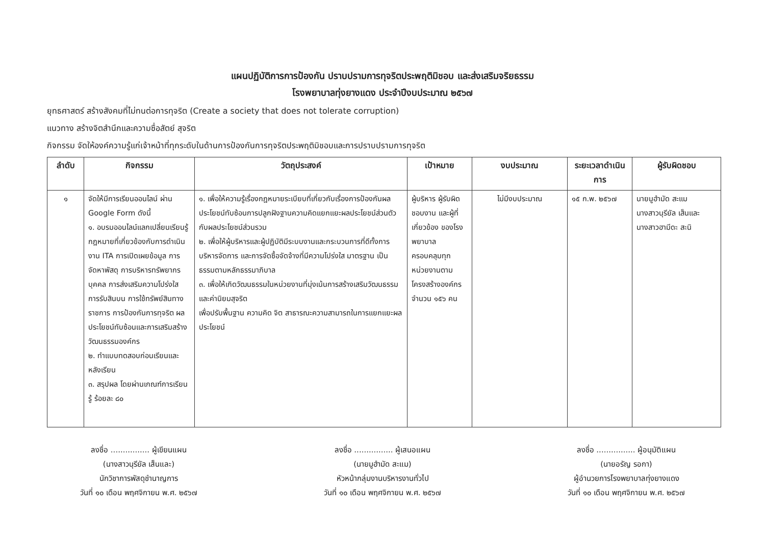แผนปฏิบัติการการป้องกัน ปราบปรามการทุจริตประพฤติมิชอบ และส่งเสริมจริยธรรม
โรงพยาบาลทุ่งยางแดง ประจำปีงบประมาณ ๒๕๖๗
ยุทธศาสตร์ สร้างสังคมที่ไม่ทนต่อการทุจริต (Create a society that does not tolerate corruption)
แนวทาง สร้างจิตสำนึกและความซื่อสัตย์ สุจริต
กิจกรรม จัดให้องค์ความรู้แก่เจ้าหน้าที่ทุกระดับในด้านการป้องกันการทุจริตประพฤติมิชอบและการปราบปรามการทุจริต
| ลำดับ | กิจกรรม | วัตถุประสงค์ | เป้าหมาย | งบประมาณ | ระยะเวลาดำเนินการ | ผู้รับผิดชอบ |
| --- | --- | --- | --- | --- | --- | --- |
| ๑ | จัดให้มีการเรียนออนไลน์ ผ่าน Google Form ดังนี้ ๑. อบรมออนไลน์แลกเปลี่ยนเรียนรู้กฎหมายที่เกี่ยวข้องกับการดำเนินงาน ITA การเปิดเผยข้อมูล การจัดหาพัสดุ การบริหารทรัพยากรบุคคล การส่งเสริมความโปร่งใส การรับสินบน การใช้ทรัพย์สินทางราชการ การป้องกันการทุจริต ผลประโยชน์ทับซ้อนและการเสริมสร้างวัฒนธรรมองค์กร ๒. ทำแบบทดสอบก่อนเรียนและหลังเรียน ๓. สรุปผล โดยผ่านเกณฑ์การเรียนรู้ ร้อยละ ๘๐ | ๑. เพื่อให้ความรู้เรื่องกฎหมายระเบียบที่เกี่ยวกับเรื่องการป้องกันผลประโยชน์ทับซ้อนการปลูกฝังฐานความคิดแยกแยะผลประโยชน์ส่วนตัวกับผลประโยชน์ส่วนรวม ๒. เพื่อให้ผู้บริหารและผู้ปฏิบัติมีระบบงานและกระบวนการที่ดีทั้งการบริหารจัดการ และการจัดซื้อจัดจ้างที่มีความโปร่งใส มาตรฐาน เป็นธรรมตามหลักธรรมาภิบาล ๓. เพื่อให้เกิดวัฒนธรรมในหน่วยงานที่มุ่งเน้นการสร้างเสริมวัฒนธรรมและค่านิยมสุจริต เพื่อปรับพื้นฐาน ความคิด จิต สาธารณะความสามารถในการแยกแยะผลประโยชน์ | ผู้บริหาร ผู้รับผิดชอบงาน และผู้ที่เกี่ยวข้อง ของโรงพยาบาล ครอบคลุมทุกหน่วยงานตามโครงสร้างองค์กร จำนวน ๑๕๖ คน | ไม่มีงบประมาณ | ๑๕ ก.พ. ๒๕๖๗ | นายมูฮำมัด สะแม นางสาวนุรียัล เส็นและ นางสาวฮามีดะ สะนิ |
ลงชื่อ ................ ผู้เขียนแผน
(นางสาวนุรียัล เส็นและ)
นักวิชาการพัสดุชำนาญการ
วันที่ ๑๐ เดือน พฤศจิกายน พ.ศ. ๒๕๖๗
ลงชื่อ ................ ผู้เสนอแผน
(นายมูฮำมัด สะแม)
หัวหน้ากลุ่มงานบริหารงานทั่วไป
วันที่ ๑๐ เดือน พฤศจิกายน พ.ศ. ๒๕๖๗
ลงชื่อ ................ ผู้อนุมัติแผน
(นายอรัญ รอกา)
ผู้อำนวยการโรงพยาบาลทุ่งยางแดง
วันที่ ๑๐ เดือน พฤศจิกายน พ.ศ. ๒๕๖๗